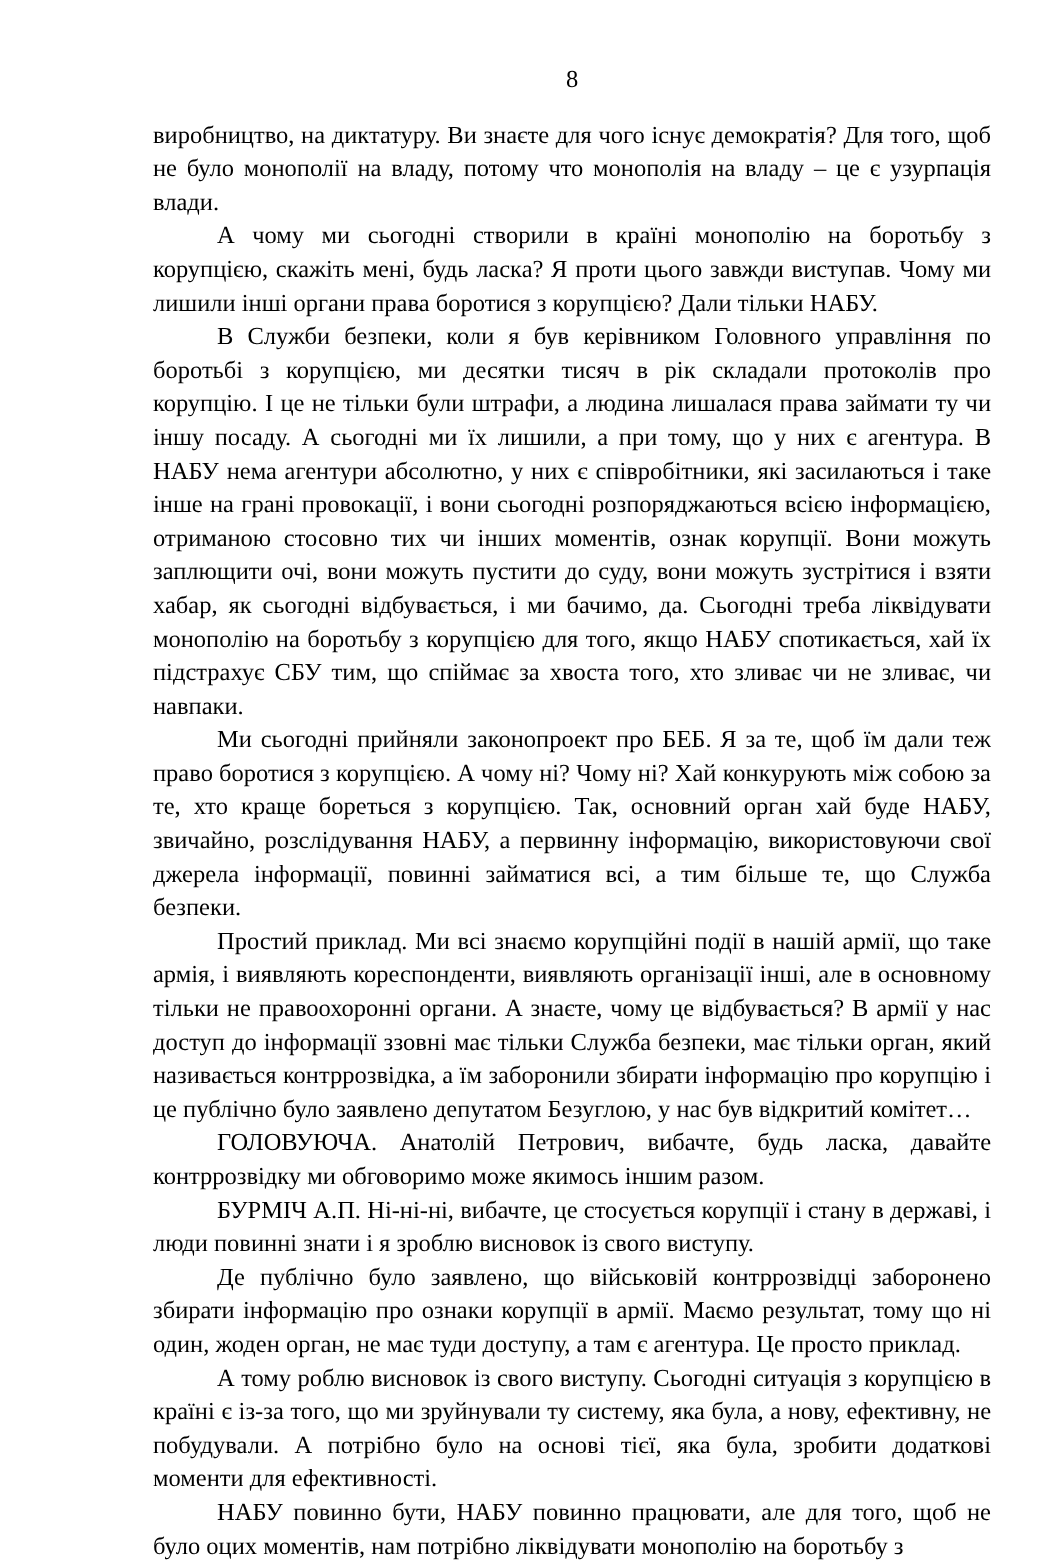8
виробництво, на диктатуру. Ви знаєте для чого існує демократія? Для того, щоб не було монополії на владу, потому что монополія на владу – це є узурпація влади.
А чому ми сьогодні створили в країні монополію на боротьбу з корупцією, скажіть мені, будь ласка? Я проти цього завжди виступав. Чому ми лишили інші органи права боротися з корупцією? Дали тільки НАБУ.
В Служби безпеки, коли я був керівником Головного управління по боротьбі з корупцією, ми десятки тисяч в рік складали протоколів про корупцію. І це не тільки були штрафи, а людина лишалася права займати ту чи іншу посаду. А сьогодні ми їх лишили, а при тому, що у них є агентура. В НАБУ нема агентури абсолютно, у них є співробітники, які засилаються і таке інше на грані провокації, і вони сьогодні розпоряджаються всією інформацією, отриманою стосовно тих чи інших моментів, ознак корупції. Вони можуть заплющити очі, вони можуть пустити до суду, вони можуть зустрітися і взяти хабар, як сьогодні відбувається, і ми бачимо, да. Сьогодні треба ліквідувати монополію на боротьбу з корупцією для того, якщо НАБУ спотикається, хай їх підстрахує СБУ тим, що спіймає за хвоста того, хто зливає чи не зливає, чи навпаки.
Ми сьогодні прийняли законопроект про БЕБ. Я за те, щоб їм дали теж право боротися з корупцією. А чому ні? Чому ні? Хай конкурують між собою за те, хто краще бореться з корупцією. Так, основний орган хай буде НАБУ, звичайно, розслідування НАБУ, а первинну інформацію, використовуючи свої джерела інформації, повинні займатися всі, а тим більше те, що Служба безпеки.
Простий приклад. Ми всі знаємо корупційні події в нашій армії, що таке армія, і виявляють кореспонденти, виявляють організації інші, але в основному тільки не правоохоронні органи. А знаєте, чому це відбувається? В армії у нас доступ до інформації ззовні має тільки Служба безпеки, має тільки орган, який називається контррозвідка, а їм заборонили збирати інформацію про корупцію і це публічно було заявлено депутатом Безуглою, у нас був відкритий комітет…
ГОЛОВУЮЧА. Анатолій Петрович, вибачте, будь ласка, давайте контррозвідку ми обговоримо може якимось іншим разом.
БУРМІЧ А.П. Ні-ні-ні, вибачте, це стосується корупції і стану в державі, і люди повинні знати і я зроблю висновок із свого виступу.
Де публічно було заявлено, що військовій контррозвідці заборонено збирати інформацію про ознаки корупції в армії. Маємо результат, тому що ні один, жоден орган, не має туди доступу, а там є агентура. Це просто приклад.
А тому роблю висновок із свого виступу. Сьогодні ситуація з корупцією в країні є із-за того, що ми зруйнували ту систему, яка була, а нову, ефективну, не побудували. А потрібно було на основі тієї, яка була, зробити додаткові моменти для ефективності.
НАБУ повинно бути, НАБУ повинно працювати, але для того, щоб не було оцих моментів, нам потрібно ліквідувати монополію на боротьбу з